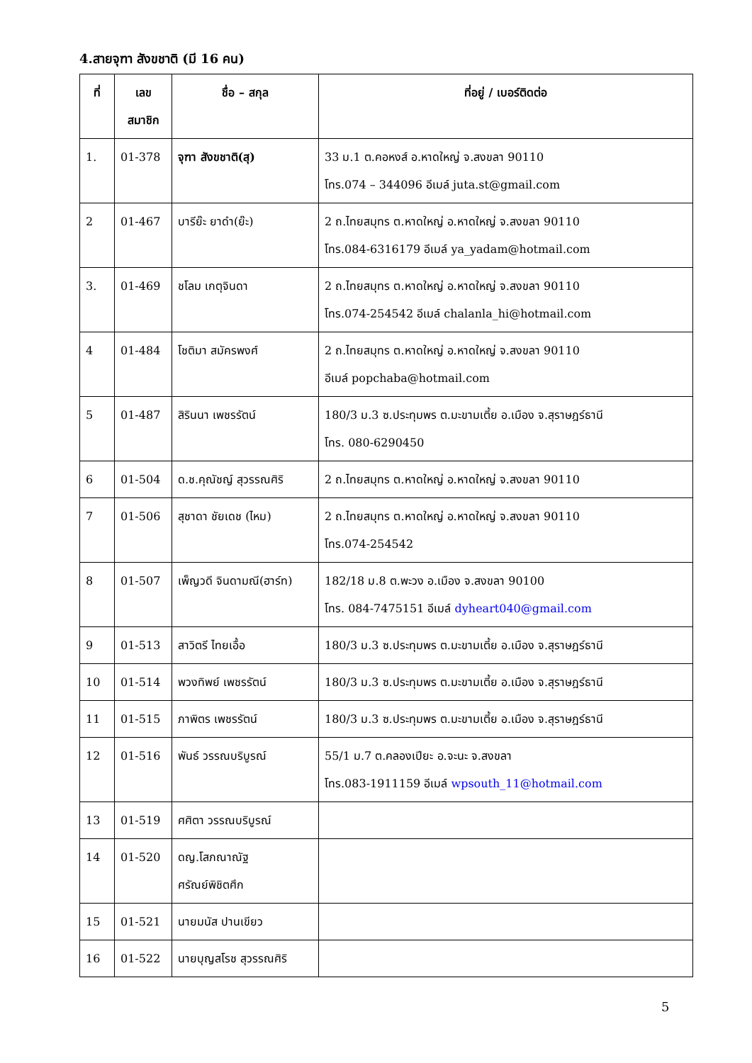4.สายจุฑา สังขชาติ (มี 16 คน)
| ที่ | เลข สมาชิก | ชื่อ – สกุล | ที่อยู่ / เบอร์ติดต่อ |
| --- | --- | --- | --- |
| 1. | 01-378 | จุฑา สังขชาติ(สุ) | 33 ม.1 ต.คอหงส์ อ.หาดใหญ่ จ.สงขลา 90110 โทร.074 – 344096 อีเมล์ juta.st@gmail.com |
| 2 | 01-467 | บารีย๊ะ ยาดำ(ย๊ะ) | 2 ถ.ไทยสมุทร ต.หาดใหญ่ อ.หาดใหญ่ จ.สงขลา 90110 โทร.084-6316179 อีเมล์ ya_yadam@hotmail.com |
| 3. | 01-469 | ชโลม เกตุจินดา | 2 ถ.ไทยสมุทร ต.หาดใหญ่ อ.หาดใหญ่ จ.สงขลา 90110 โทร.074-254542 อีเมล์ chalanla_hi@hotmail.com |
| 4 | 01-484 | โชติมา สมัครพงศ์ | 2 ถ.ไทยสมุทร ต.หาดใหญ่ อ.หาดใหญ่ จ.สงขลา 90110 อีเมล์ popchaba@hotmail.com |
| 5 | 01-487 | สิรินนา เพชรรัตน์ | 180/3 ม.3 ซ.ประทุมพร ต.มะขามเตี้ย อ.เมือง จ.สุราษฎร์ธานี โทร. 080-6290450 |
| 6 | 01-504 | ด.ช.คุณัชญ์ สุวรรณศิริ | 2 ถ.ไทยสมุทร ต.หาดใหญ่ อ.หาดใหญ่ จ.สงขลา 90110 |
| 7 | 01-506 | สุชาดา ชัยเดช (ไหม) | 2 ถ.ไทยสมุทร ต.หาดใหญ่ อ.หาดใหญ่ จ.สงขลา 90110 โทร.074-254542 |
| 8 | 01-507 | เพ็ญวดี จินดามณี(ฮาร์ท) | 182/18 ม.8 ต.พะวง อ.เมือง จ.สงขลา 90100 โทร. 084-7475151 อีเมล์ dyheart040@gmail.com |
| 9 | 01-513 | สาวิตรี ไทยเอื้อ | 180/3 ม.3 ซ.ประทุมพร ต.มะขามเตี้ย อ.เมือง จ.สุราษฎร์ธานี |
| 10 | 01-514 | พวงทิพย์ เพชรรัตน์ | 180/3 ม.3 ซ.ประทุมพร ต.มะขามเตี้ย อ.เมือง จ.สุราษฎร์ธานี |
| 11 | 01-515 | ภาพิตร เพชรรัตน์ | 180/3 ม.3 ซ.ประทุมพร ต.มะขามเตี้ย อ.เมือง จ.สุราษฎร์ธานี |
| 12 | 01-516 | พันธ์ วรรณบริบูรณ์ | 55/1 ม.7 ต.คลองเปียะ อ.จะนะ จ.สงขลา โทร.083-1911159 อีเมล์ wpsouth_11@hotmail.com |
| 13 | 01-519 | ศศิตา วรรณบริบูรณ์ | |
| 14 | 01-520 | ดญ.โสภณาณัฐ ศรัณย์พิชิตศึก | |
| 15 | 01-521 | นายมนัส ปานเขียว | |
| 16 | 01-522 | นายบุญสโรช สุวรรณศิริ | |
5